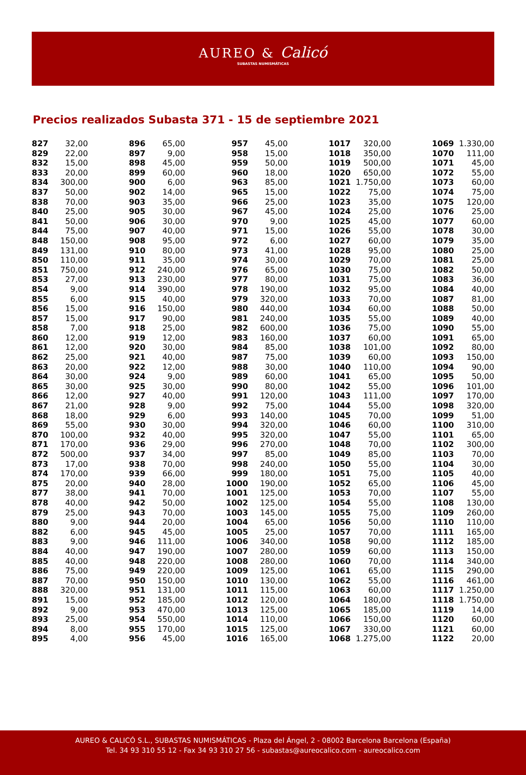AUREO & Calicó
SUBASTAS NUMISMÁTICAS
Precios realizados Subasta 371 - 15 de septiembre 2021
| 827 | 32,00 |
| 829 | 22,00 |
| 832 | 15,00 |
| 833 | 20,00 |
| 834 | 300,00 |
| 837 | 50,00 |
| 838 | 70,00 |
| 840 | 25,00 |
| 841 | 50,00 |
| 844 | 75,00 |
| 848 | 150,00 |
| 849 | 131,00 |
| 850 | 110,00 |
| 851 | 750,00 |
| 853 | 27,00 |
| 854 | 9,00 |
| 855 | 6,00 |
| 856 | 15,00 |
| 857 | 15,00 |
| 858 | 7,00 |
| 860 | 12,00 |
| 861 | 12,00 |
| 862 | 25,00 |
| 863 | 20,00 |
| 864 | 30,00 |
| 865 | 30,00 |
| 866 | 12,00 |
| 867 | 21,00 |
| 868 | 18,00 |
| 869 | 55,00 |
| 870 | 100,00 |
| 871 | 170,00 |
| 872 | 500,00 |
| 873 | 17,00 |
| 874 | 170,00 |
| 875 | 20,00 |
| 877 | 38,00 |
| 878 | 40,00 |
| 879 | 25,00 |
| 880 | 9,00 |
| 882 | 6,00 |
| 883 | 9,00 |
| 884 | 40,00 |
| 885 | 40,00 |
| 886 | 75,00 |
| 887 | 70,00 |
| 888 | 320,00 |
| 891 | 15,00 |
| 892 | 9,00 |
| 893 | 25,00 |
| 894 | 8,00 |
| 895 | 4,00 |
| 896 | 65,00 |
| 897 | 9,00 |
| 898 | 45,00 |
| 899 | 60,00 |
| 900 | 6,00 |
| 902 | 14,00 |
| 903 | 35,00 |
| 905 | 30,00 |
| 906 | 30,00 |
| 907 | 40,00 |
| 908 | 95,00 |
| 910 | 80,00 |
| 911 | 35,00 |
| 912 | 240,00 |
| 913 | 230,00 |
| 914 | 390,00 |
| 915 | 40,00 |
| 916 | 150,00 |
| 917 | 90,00 |
| 918 | 25,00 |
| 919 | 12,00 |
| 920 | 30,00 |
| 921 | 40,00 |
| 922 | 12,00 |
| 924 | 9,00 |
| 925 | 30,00 |
| 927 | 40,00 |
| 928 | 9,00 |
| 929 | 6,00 |
| 930 | 30,00 |
| 932 | 40,00 |
| 936 | 29,00 |
| 937 | 34,00 |
| 938 | 70,00 |
| 939 | 66,00 |
| 940 | 28,00 |
| 941 | 70,00 |
| 942 | 50,00 |
| 943 | 70,00 |
| 944 | 20,00 |
| 945 | 45,00 |
| 946 | 111,00 |
| 947 | 190,00 |
| 948 | 220,00 |
| 949 | 220,00 |
| 950 | 150,00 |
| 951 | 131,00 |
| 952 | 185,00 |
| 953 | 470,00 |
| 954 | 550,00 |
| 955 | 170,00 |
| 956 | 45,00 |
| 957 | 45,00 |
| 958 | 15,00 |
| 959 | 50,00 |
| 960 | 18,00 |
| 963 | 85,00 |
| 965 | 15,00 |
| 966 | 25,00 |
| 967 | 45,00 |
| 970 | 9,00 |
| 971 | 15,00 |
| 972 | 6,00 |
| 973 | 41,00 |
| 974 | 30,00 |
| 976 | 65,00 |
| 977 | 80,00 |
| 978 | 190,00 |
| 979 | 320,00 |
| 980 | 440,00 |
| 981 | 240,00 |
| 982 | 600,00 |
| 983 | 160,00 |
| 984 | 85,00 |
| 987 | 75,00 |
| 988 | 30,00 |
| 989 | 60,00 |
| 990 | 80,00 |
| 991 | 120,00 |
| 992 | 75,00 |
| 993 | 140,00 |
| 994 | 320,00 |
| 995 | 320,00 |
| 996 | 270,00 |
| 997 | 85,00 |
| 998 | 240,00 |
| 999 | 180,00 |
| 1000 | 190,00 |
| 1001 | 125,00 |
| 1002 | 125,00 |
| 1003 | 145,00 |
| 1004 | 65,00 |
| 1005 | 25,00 |
| 1006 | 340,00 |
| 1007 | 280,00 |
| 1008 | 280,00 |
| 1009 | 125,00 |
| 1010 | 130,00 |
| 1011 | 115,00 |
| 1012 | 120,00 |
| 1013 | 125,00 |
| 1014 | 110,00 |
| 1015 | 125,00 |
| 1016 | 165,00 |
| 1017 | 320,00 |
| 1018 | 350,00 |
| 1019 | 500,00 |
| 1020 | 650,00 |
| 1021 | 1.750,00 |
| 1022 | 75,00 |
| 1023 | 35,00 |
| 1024 | 25,00 |
| 1025 | 45,00 |
| 1026 | 55,00 |
| 1027 | 60,00 |
| 1028 | 95,00 |
| 1029 | 70,00 |
| 1030 | 75,00 |
| 1031 | 75,00 |
| 1032 | 95,00 |
| 1033 | 70,00 |
| 1034 | 60,00 |
| 1035 | 55,00 |
| 1036 | 75,00 |
| 1037 | 60,00 |
| 1038 | 101,00 |
| 1039 | 60,00 |
| 1040 | 110,00 |
| 1041 | 65,00 |
| 1042 | 55,00 |
| 1043 | 111,00 |
| 1044 | 55,00 |
| 1045 | 70,00 |
| 1046 | 60,00 |
| 1047 | 55,00 |
| 1048 | 70,00 |
| 1049 | 85,00 |
| 1050 | 55,00 |
| 1051 | 75,00 |
| 1052 | 65,00 |
| 1053 | 70,00 |
| 1054 | 55,00 |
| 1055 | 75,00 |
| 1056 | 50,00 |
| 1057 | 70,00 |
| 1058 | 90,00 |
| 1059 | 60,00 |
| 1060 | 70,00 |
| 1061 | 65,00 |
| 1062 | 55,00 |
| 1063 | 60,00 |
| 1064 | 180,00 |
| 1065 | 185,00 |
| 1066 | 150,00 |
| 1067 | 330,00 |
| 1068 | 1.275,00 |
| 1069 | 1.330,00 |
| 1070 | 111,00 |
| 1071 | 45,00 |
| 1072 | 55,00 |
| 1073 | 60,00 |
| 1074 | 75,00 |
| 1075 | 120,00 |
| 1076 | 25,00 |
| 1077 | 60,00 |
| 1078 | 30,00 |
| 1079 | 35,00 |
| 1080 | 25,00 |
| 1081 | 25,00 |
| 1082 | 50,00 |
| 1083 | 36,00 |
| 1084 | 40,00 |
| 1087 | 81,00 |
| 1088 | 50,00 |
| 1089 | 40,00 |
| 1090 | 55,00 |
| 1091 | 65,00 |
| 1092 | 80,00 |
| 1093 | 150,00 |
| 1094 | 90,00 |
| 1095 | 50,00 |
| 1096 | 101,00 |
| 1097 | 170,00 |
| 1098 | 320,00 |
| 1099 | 51,00 |
| 1100 | 310,00 |
| 1101 | 65,00 |
| 1102 | 300,00 |
| 1103 | 70,00 |
| 1104 | 30,00 |
| 1105 | 40,00 |
| 1106 | 45,00 |
| 1107 | 55,00 |
| 1108 | 130,00 |
| 1109 | 260,00 |
| 1110 | 110,00 |
| 1111 | 165,00 |
| 1112 | 185,00 |
| 1113 | 150,00 |
| 1114 | 340,00 |
| 1115 | 290,00 |
| 1116 | 461,00 |
| 1117 | 1.250,00 |
| 1118 | 1.750,00 |
| 1119 | 14,00 |
| 1120 | 60,00 |
| 1121 | 60,00 |
| 1122 | 20,00 |
AUREO & CALICÓ S.L., SUBASTAS NUMISMÁTICAS - Plaza del Ángel, 2 - 08002 Barcelona Barcelona (España)
Tel. 34 93 310 55 12 - Fax 34 93 310 27 56 - subastas@aureocalico.com - aureocalico.com